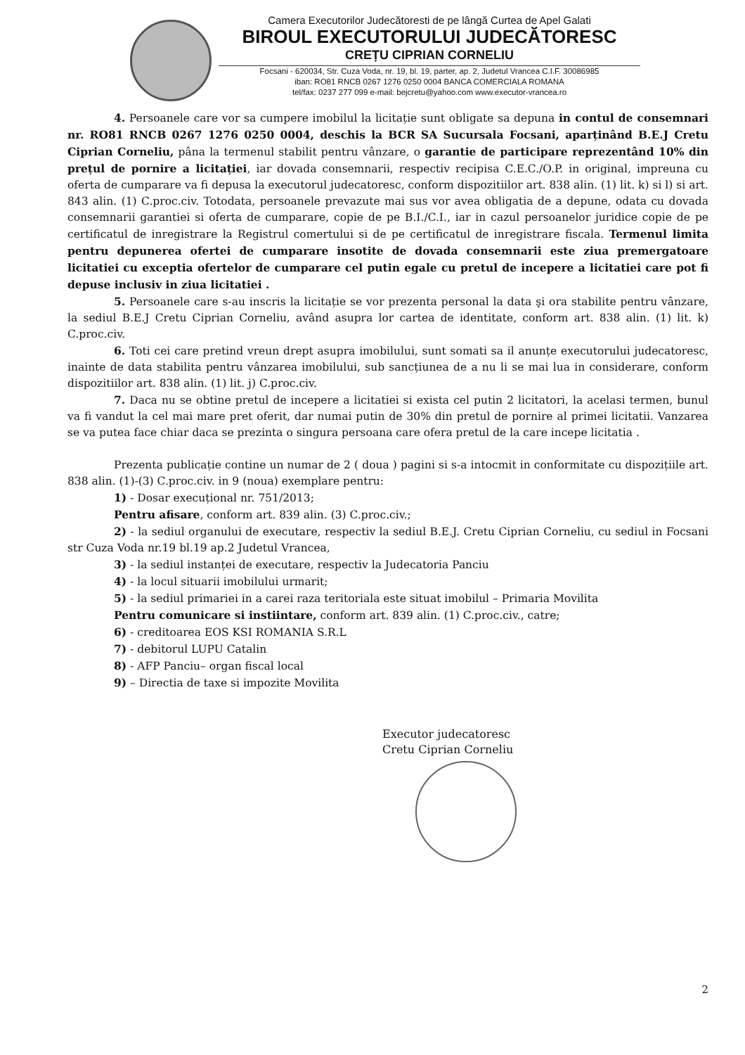Camera Executorilor Judecătoresti de pe lângă Curtea de Apel Galati
BIROUL EXECUTORULUI JUDECĂTORESC
CREȚU CIPRIAN CORNELIU
Focsani - 620034, Str. Cuza Voda, nr. 19, bl. 19, parter, ap. 2, Judetul Vrancea C.I.F. 30086985
iban: RO81 RNCB 0267 1276 0250 0004 BANCA COMERCIALA ROMANA
tel/fax: 0237 277 099 e-mail: bejcretu@yahoo.com www.executor-vrancea.ro
4. Persoanele care vor sa cumpere imobilul la licitație sunt obligate sa depuna in contul de consemnari nr. RO81 RNCB 0267 1276 0250 0004, deschis la BCR SA Sucursala Focsani, aparținând B.E.J Cretu Ciprian Corneliu, pâna la termenul stabilit pentru vânzare, o garantie de participare reprezentând 10% din prețul de pornire a licitației, iar dovada consemnarii, respectiv recipisa C.E.C./O.P. in original, impreuna cu oferta de cumparare va fi depusa la executorul judecatoresc, conform dispozitiilor art. 838 alin. (1) lit. k) si l) si art. 843 alin. (1) C.proc.civ. Totodata, persoanele prevazute mai sus vor avea obligatia de a depune, odata cu dovada consemnarii garantiei si oferta de cumparare, copie de pe B.I./C.I., iar in cazul persoanelor juridice copie de pe certificatul de inregistrare la Registrul comertului si de pe certificatul de inregistrare fiscala. Termenul limita pentru depunerea ofertei de cumparare insotite de dovada consemnarii este ziua premergatoare licitatiei cu exceptia ofertelor de cumparare cel putin egale cu pretul de incepere a licitatiei care pot fi depuse inclusiv in ziua licitatiei .
5. Persoanele care s-au inscris la licitație se vor prezenta personal la data şi ora stabilite pentru vânzare, la sediul B.E.J Cretu Ciprian Corneliu, având asupra lor cartea de identitate, conform art. 838 alin. (1) lit. k) C.proc.civ.
6. Toti cei care pretind vreun drept asupra imobilului, sunt somati sa il anunțe executorului judecatoresc, inainte de data stabilita pentru vânzarea imobilului, sub sancțiunea de a nu li se mai lua in considerare, conform dispozitiilor art. 838 alin. (1) lit. j) C.proc.civ.
7. Daca nu se obtine pretul de incepere a licitatiei si exista cel putin 2 licitatori, la acelasi termen, bunul va fi vandut la cel mai mare pret oferit, dar numai putin de 30% din pretul de pornire al primei licitatii. Vanzarea se va putea face chiar daca se prezinta o singura persoana care ofera pretul de la care incepe licitatia .
Prezenta publicație contine un numar de 2 ( doua ) pagini si s-a intocmit in conformitate cu dispozițiile art. 838 alin. (1)-(3) C.proc.civ. in 9 (noua) exemplare pentru:
1) - Dosar execuțional nr. 751/2013;
Pentru afisare, conform art. 839 alin. (3) C.proc.civ.;
2) - la sediul organului de executare, respectiv la sediul B.E.J. Cretu Ciprian Corneliu, cu sediul in Focsani str Cuza Voda nr.19 bl.19 ap.2 Judetul Vrancea,
3) - la sediul instanței de executare, respectiv la Judecatoria Panciu
4) - la locul situarii imobilului urmarit;
5) - la sediul primariei in a carei raza teritoriala este situat imobilul – Primaria Movilita
Pentru comunicare si instiintare, conform art. 839 alin. (1) C.proc.civ., catre;
6) - creditoarea EOS KSI ROMANIA S.R.L
7) - debitorul LUPU Catalin
8) - AFP Panciu– organ fiscal local
9) – Directia de taxe si impozite Movilita
Executor judecatoresc
Cretu Ciprian Corneliu
2